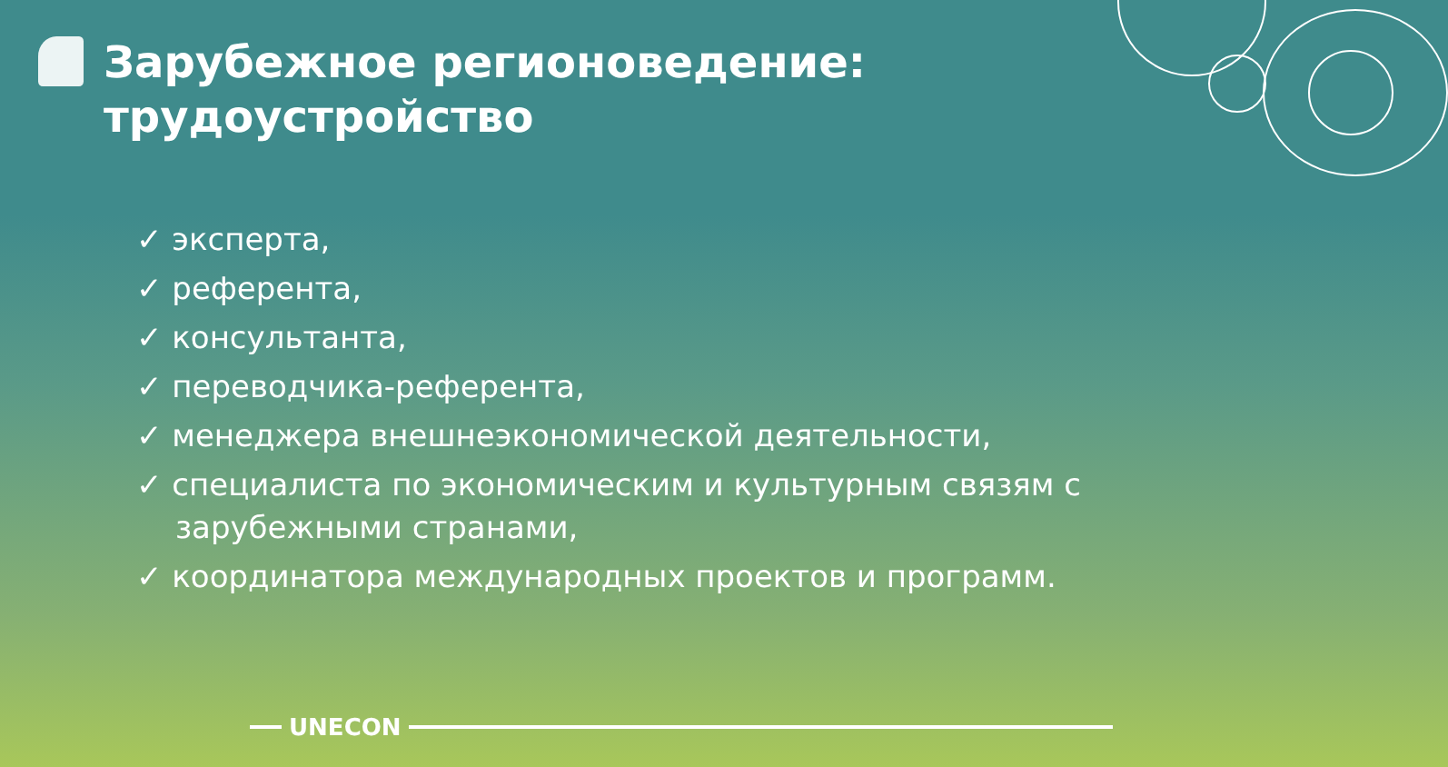Зарубежное регионоведение:
трудоустройство
✓ эксперта,
✓ референта,
✓ консультанта,
✓ переводчика-референта,
✓ менеджера внешнеэкономической деятельности,
✓ специалиста по экономическим и культурным связям с зарубежными странами,
✓ координатора международных проектов и программ.
UNECON